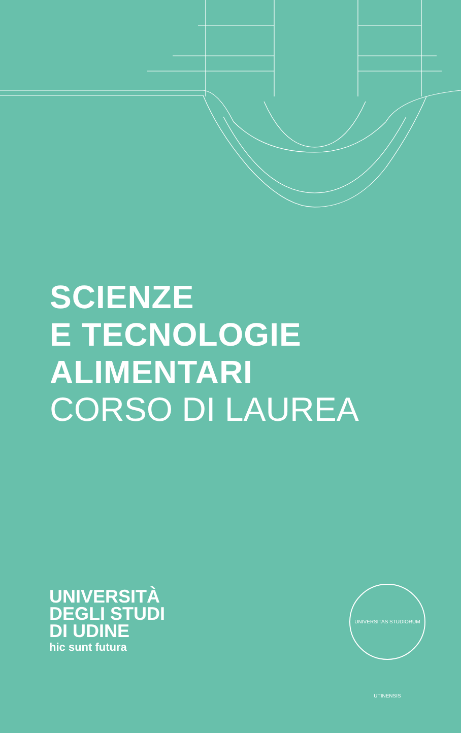SCIENZE
E TECNOLOGIE
ALIMENTARI
CORSO DI LAUREA
UNIVERSITÀ
DEGLI STUDI
DI UDINE
hic sunt futura
UNIVERSITAS STUDIORUM UTINENSIS